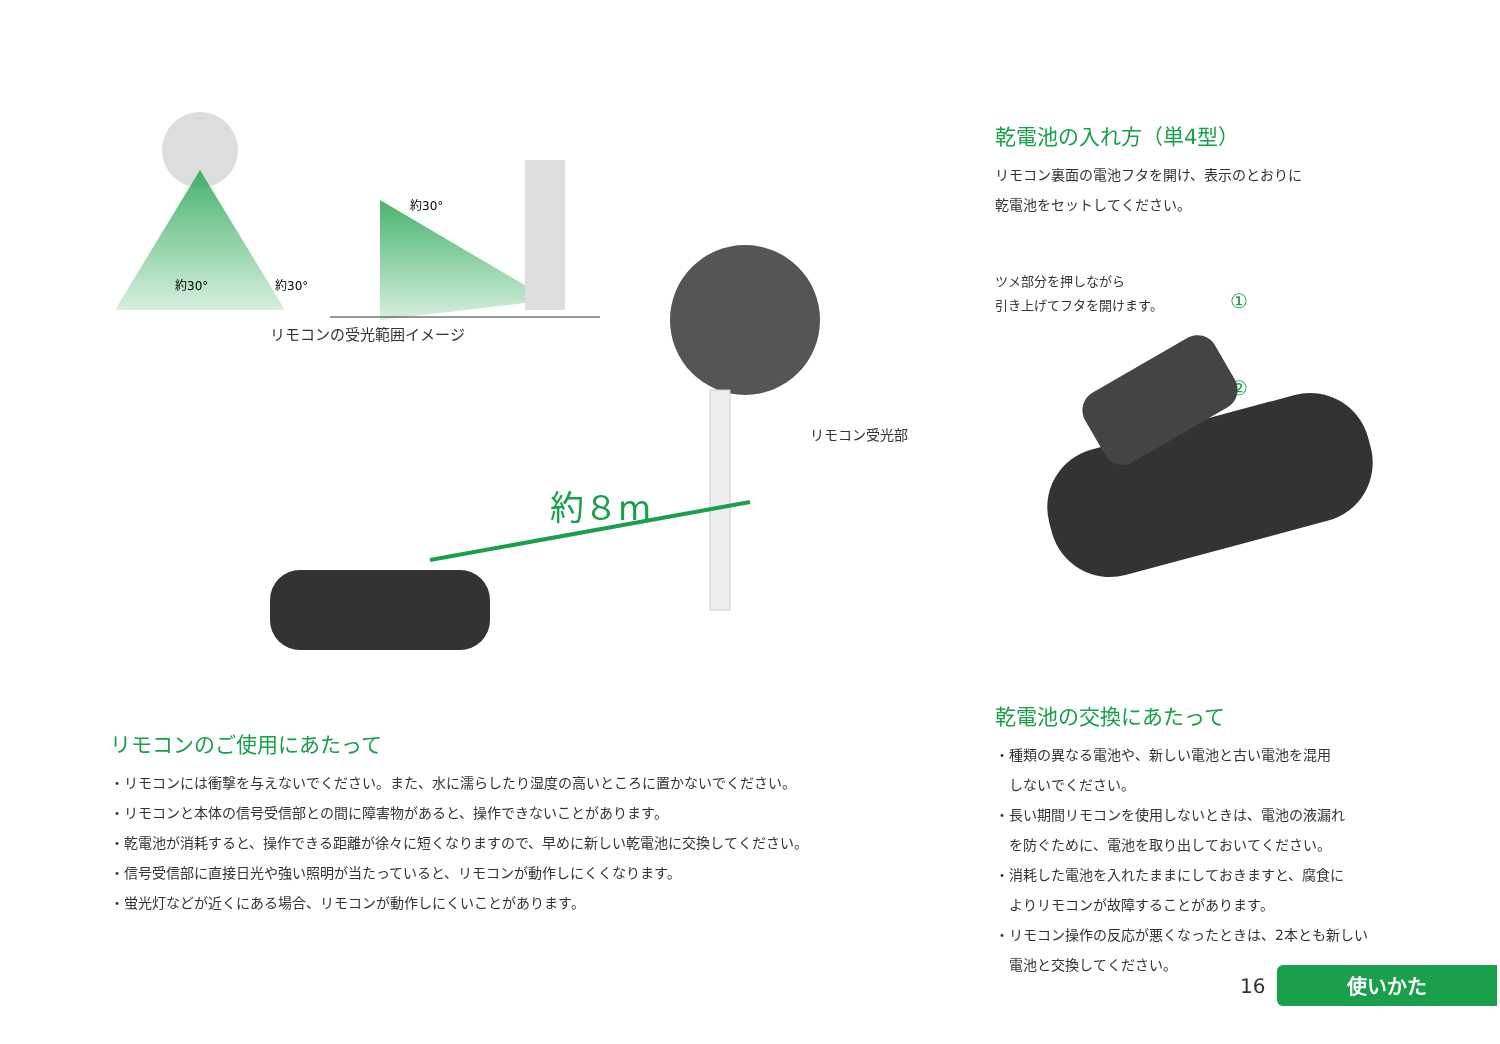約８m
約30°
約30°
約30°
リモコンの受光範囲イメージ
リモコン受光部
リモコンのご使用にあたって
・リモコンには衝撃を与えないでください。また、水に濡らしたり湿度の高いところに置かないでください。
・リモコンと本体の信号受信部との間に障害物があると、操作できないことがあります。
・乾電池が消耗すると、操作できる距離が徐々に短くなりますので、早めに新しい乾電池に交換してください。
・信号受信部に直接日光や強い照明が当たっていると、リモコンが動作しにくくなります。
・蛍光灯などが近くにある場合、リモコンが動作しにくいことがあります。
乾電池の入れ方（単4型）
リモコン裏面の電池フタを開け、表示のとおりに
乾電池をセットしてください。
ツメ部分を押しながら
引き上げてフタを開けます。
①
②
乾電池の交換にあたって
・種類の異なる電池や、新しい電池と古い電池を混用
　しないでください。
・長い期間リモコンを使用しないときは、電池の液漏れ
　を防ぐために、電池を取り出しておいてください。
・消耗した電池を入れたままにしておきますと、腐食に
　よりリモコンが故障することがあります。
・リモコン操作の反応が悪くなったときは、2本とも新しい
　電池と交換してください。
16 使いかた